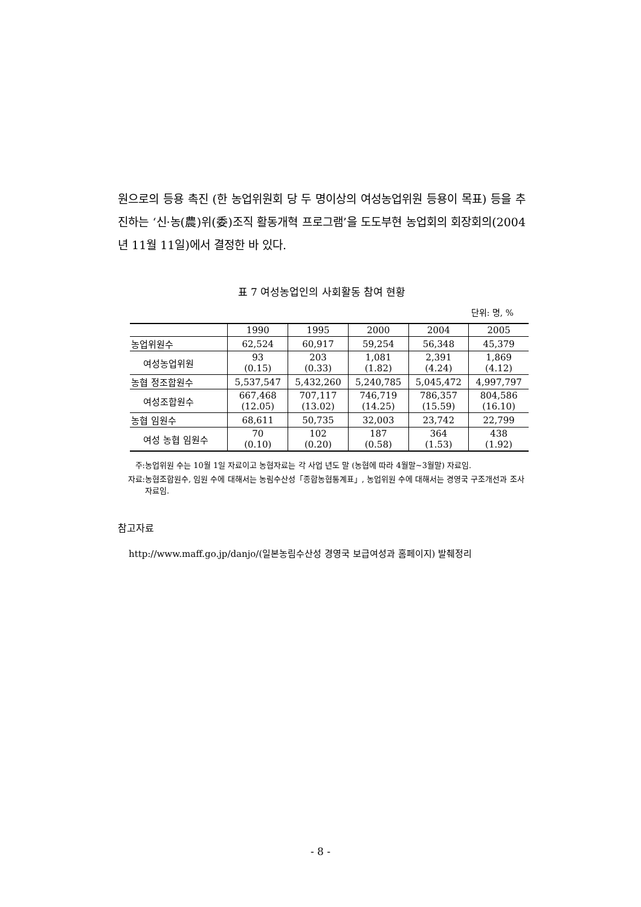원으로의 등용 촉진 (한 농업위원회 당 두 명이상의 여성농업위원 등용이 목표) 등을 추진하는 ‘신·농(農)위(委)조직 활동개혁 프로그램’을 도도부현 농업회의 회장회의(2004년 11월 11일)에서 결정한 바 있다.
표 7 여성농업인의 사회활동 참여 현황
단위: 명, %
| | 1990 | 1995 | 2000 | 2004 | 2005 |
| --- | --- | --- | --- | --- | --- |
| 농업위원수 | 62,524 | 60,917 | 59,254 | 56,348 | 45,379 |
| 여성농업위원 | 93 (0.15) | 203 (0.33) | 1,081 (1.82) | 2,391 (4.24) | 1,869 (4.12) |
| 농협 정조합원수 | 5,537,547 | 5,432,260 | 5,240,785 | 5,045,472 | 4,997,797 |
| 여성조합원수 | 667,468 (12.05) | 707,117 (13.02) | 746,719 (14.25) | 786,357 (15.59) | 804,586 (16.10) |
| 농협 임원수 | 68,611 | 50,735 | 32,003 | 23,742 | 22,799 |
| 여성 농협 임원수 | 70 (0.10) | 102 (0.20) | 187 (0.58) | 364 (1.53) | 438 (1.92) |
주: 농업위원 수는 10월 1일 자료이고 농협자료는 각 사업 년도 말 (농협에 따라 4월말~3월말) 자료임.
자료: 농협조합원수, 임원 수에 대해서는 농림수산성「종합농협통계표」, 농업위원 수에 대해서는 경영국 구조개선과 조사 자료임.
참고자료
http://www.maff.go.jp/danjo/(일본농림수산성 경영국 보급여성과 홈페이지) 발췌정리
- 8 -